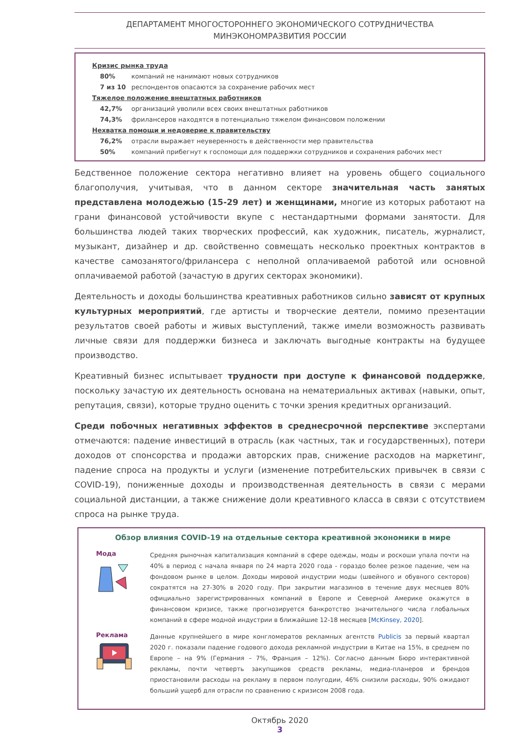ДЕПАРТАМЕНТ МНОГОСТОРОННЕГО ЭКОНОМИЧЕСКОГО СОТРУДНИЧЕСТВА
МИНЭКОНОМРАЗВИТИЯ РОССИИ
Кризис рынка труда
80% компаний не нанимают новых сотрудников
7 из 10 респондентов опасаются за сохранение рабочих мест
Тяжелое положение внештатных работников
42,7% организаций уволили всех своих внештатных работников
74,3% фрилансеров находятся в потенциально тяжелом финансовом положении
Нехватка помощи и недоверие к правительству
76,2% отрасли выражает неуверенность в действенности мер правительства
50% компаний прибегнут к госпомощи для поддержки сотрудников и сохранения рабочих мест
Бедственное положение сектора негативно влияет на уровень общего социального благополучия, учитывая, что в данном секторе значительная часть занятых представлена молодежью (15-29 лет) и женщинами, многие из которых работают на грани финансовой устойчивости вкупе с нестандартными формами занятости. Для большинства людей таких творческих профессий, как художник, писатель, журналист, музыкант, дизайнер и др. свойственно совмещать несколько проектных контрактов в качестве самозанятого/фрилансера с неполной оплачиваемой работой или основной оплачиваемой работой (зачастую в других секторах экономики).
Деятельность и доходы большинства креативных работников сильно зависят от крупных культурных мероприятий, где артисты и творческие деятели, помимо презентации результатов своей работы и живых выступлений, также имели возможность развивать личные связи для поддержки бизнеса и заключать выгодные контракты на будущее производство.
Креативный бизнес испытывает трудности при доступе к финансовой поддержке, поскольку зачастую их деятельность основана на нематериальных активах (навыки, опыт, репутация, связи), которые трудно оценить с точки зрения кредитных организаций.
Среди побочных негативных эффектов в среднесрочной перспективе экспертами отмечаются: падение инвестиций в отрасль (как частных, так и государственных), потери доходов от спонсорства и продажи авторских прав, снижение расходов на маркетинг, падение спроса на продукты и услуги (изменение потребительских привычек в связи с COVID-19), пониженные доходы и производственная деятельность в связи с мерами социальной дистанции, а также снижение доли креативного класса в связи с отсутствием спроса на рынке труда.
Обзор влияния COVID-19 на отдельные сектора креативной экономики в мире
Мода
Средняя рыночная капитализация компаний в сфере одежды, моды и роскоши упала почти на 40% в период с начала января по 24 марта 2020 года - гораздо более резкое падение, чем на фондовом рынке в целом. Доходы мировой индустрии моды (швейного и обувного секторов) сократятся на 27-30% в 2020 году. При закрытии магазинов в течение двух месяцев 80% официально зарегистрированных компаний в Европе и Северной Америке окажутся в финансовом кризисе, также прогнозируется банкротство значительного числа глобальных компаний в сфере модной индустрии в ближайшие 12-18 месяцев [McKinsey, 2020].
Реклама
Данные крупнейшего в мире конгломератов рекламных агентств Publicis за первый квартал 2020 г. показали падение годового дохода рекламной индустрии в Китае на 15%, в среднем по Европе – на 9% (Германия – 7%, Франция – 12%). Согласно данным Бюро интерактивной рекламы, почти четверть закупщиков средств рекламы, медиа-планеров и брендов приостановили расходы на рекламу в первом полугодии, 46% снизили расходы, 90% ожидают больший ущерб для отрасли по сравнению с кризисом 2008 года.
Октябрь 2020
3